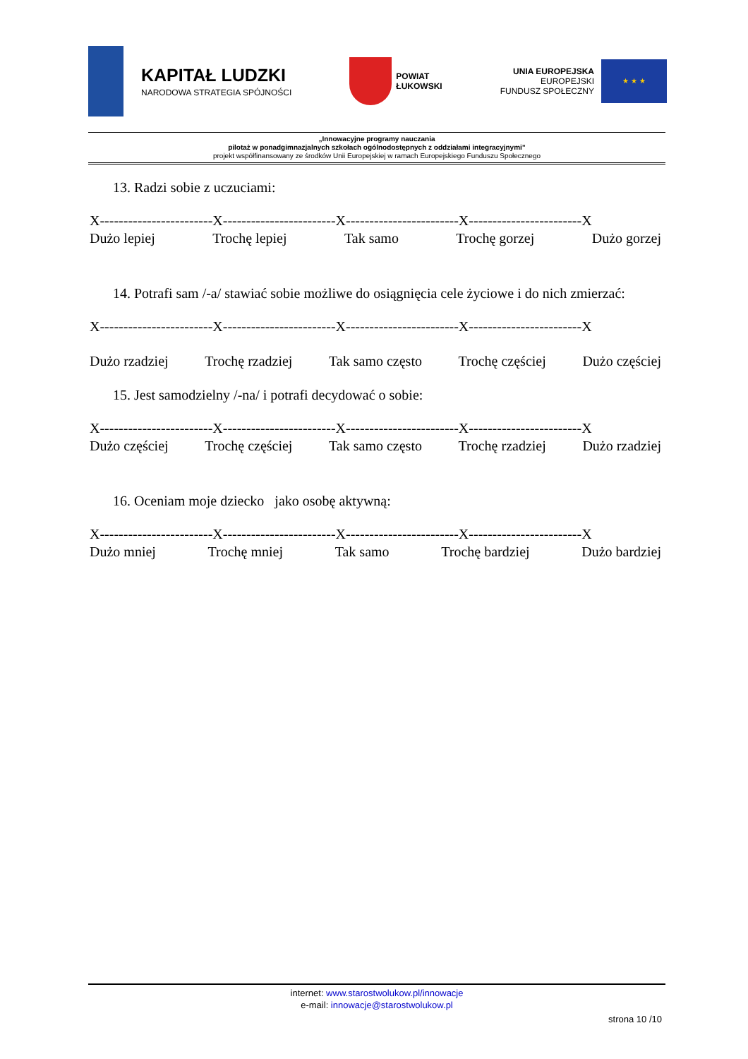KAPITAŁ LUDZKI
NARODOWA STRATEGIA SPÓJNOŚCI
POWIAT
ŁUKOWSKI
UNIA EUROPEJSKA
EUROPEJSKI
FUNDUSZ SPOŁECZNY
★ ★ ★
„Innowacyjne programy nauczania
pilotaż w ponadgimnazjalnych szkołach ogólnodostępnych z oddziałami integracyjnymi”
projekt współfinansowany ze środków Unii Europejskiej w ramach Europejskiego Funduszu Społecznego
13. Radzi sobie z uczuciami:
X------------------------X------------------------X------------------------X------------------------X
Dużo lepiej Trochę lepiej Tak samo Trochę gorzej Dużo gorzej
14. Potrafi sam /-a/ stawiać sobie możliwe do osiągnięcia cele życiowe i do nich zmierzać:
X------------------------X------------------------X------------------------X------------------------X
Dużo rzadziej Trochę rzadziej Tak samo często Trochę częściej Dużo częściej
15. Jest samodzielny /-na/ i potrafi decydować o sobie:
X------------------------X------------------------X------------------------X------------------------X
Dużo częściej Trochę częściej Tak samo często Trochę rzadziej Dużo rzadziej
16. Oceniam moje dziecko jako osobę aktywną:
X------------------------X------------------------X------------------------X------------------------X
Dużo mniej Trochę mniej Tak samo Trochę bardziej Dużo bardziej
internet: www.starostwolukow.pl/innowacje
e-mail: innowacje@starostwolukow.pl
strona 10 /10